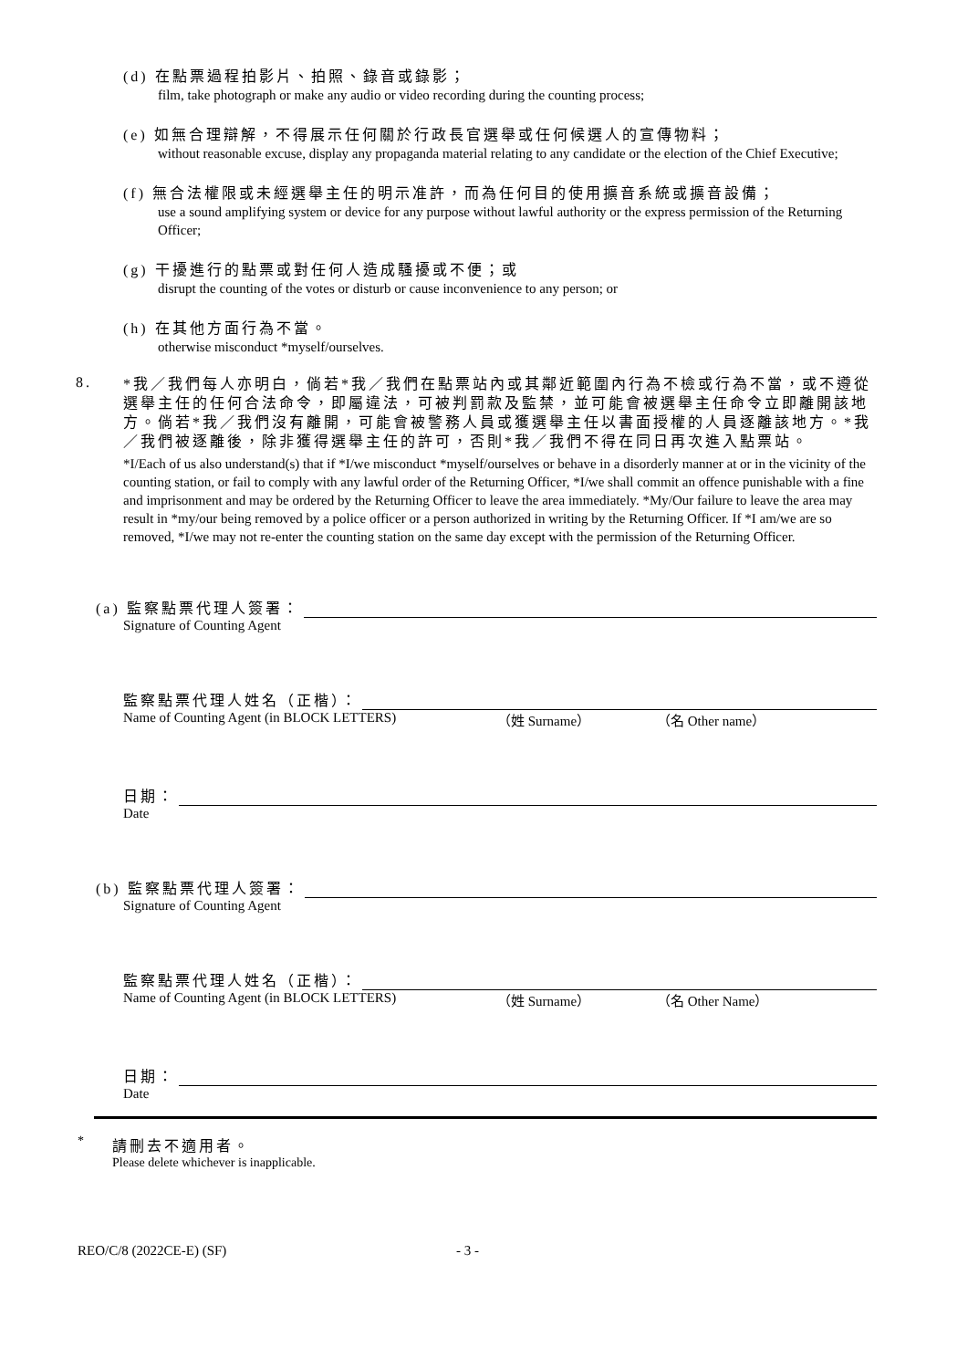(d) 在點票過程拍影片、拍照、錄音或錄影；
film, take photograph or make any audio or video recording during the counting process;
(e) 如無合理辯解，不得展示任何關於行政長官選舉或任何候選人的宣傳物料；
without reasonable excuse, display any propaganda material relating to any candidate or the election of the Chief Executive;
(f) 無合法權限或未經選舉主任的明示准許，而為任何目的使用擴音系統或擴音設備；
use a sound amplifying system or device for any purpose without lawful authority or the express permission of the Returning Officer;
(g) 干擾進行的點票或對任何人造成騷擾或不便；或
disrupt the counting of the votes or disturb or cause inconvenience to any person; or
(h) 在其他方面行為不當。
otherwise misconduct *myself/ourselves.
8.
*我／我們每人亦明白，倘若*我／我們在點票站內或其鄰近範圍內行為不檢或行為不當，或不遵從選舉主任的任何合法命令，即屬違法，可被判罰款及監禁，並可能會被選舉主任命令立即離開該地方。倘若*我／我們沒有離開，可能會被警務人員或獲選舉主任以書面授權的人員逐離該地方。*我／我們被逐離後，除非獲得選舉主任的許可，否則*我／我們不得在同日再次進入點票站。
*I/Each of us also understand(s) that if *I/we misconduct *myself/ourselves or behave in a disorderly manner at or in the vicinity of the counting station, or fail to comply with any lawful order of the Returning Officer, *I/we shall commit an offence punishable with a fine and imprisonment and may be ordered by the Returning Officer to leave the area immediately. *My/Our failure to leave the area may result in *my/our being removed by a police officer or a person authorized in writing by the Returning Officer. If *I am/we are so removed, *I/we may not re-enter the counting station on the same day except with the permission of the Returning Officer.
(a) 監察點票代理人簽署：
Signature of Counting Agent
監察點票代理人姓名（正楷）：
Name of Counting Agent (in BLOCK LETTERS) （姓 Surname） （名 Other name）
日期：
Date
(b) 監察點票代理人簽署：
Signature of Counting Agent
監察點票代理人姓名（正楷）：
Name of Counting Agent (in BLOCK LETTERS) （姓 Surname） （名 Other Name）
日期：
Date
* 請刪去不適用者。
Please delete whichever is inapplicable.
REO/C/8 (2022CE-E) (SF) - 3 -